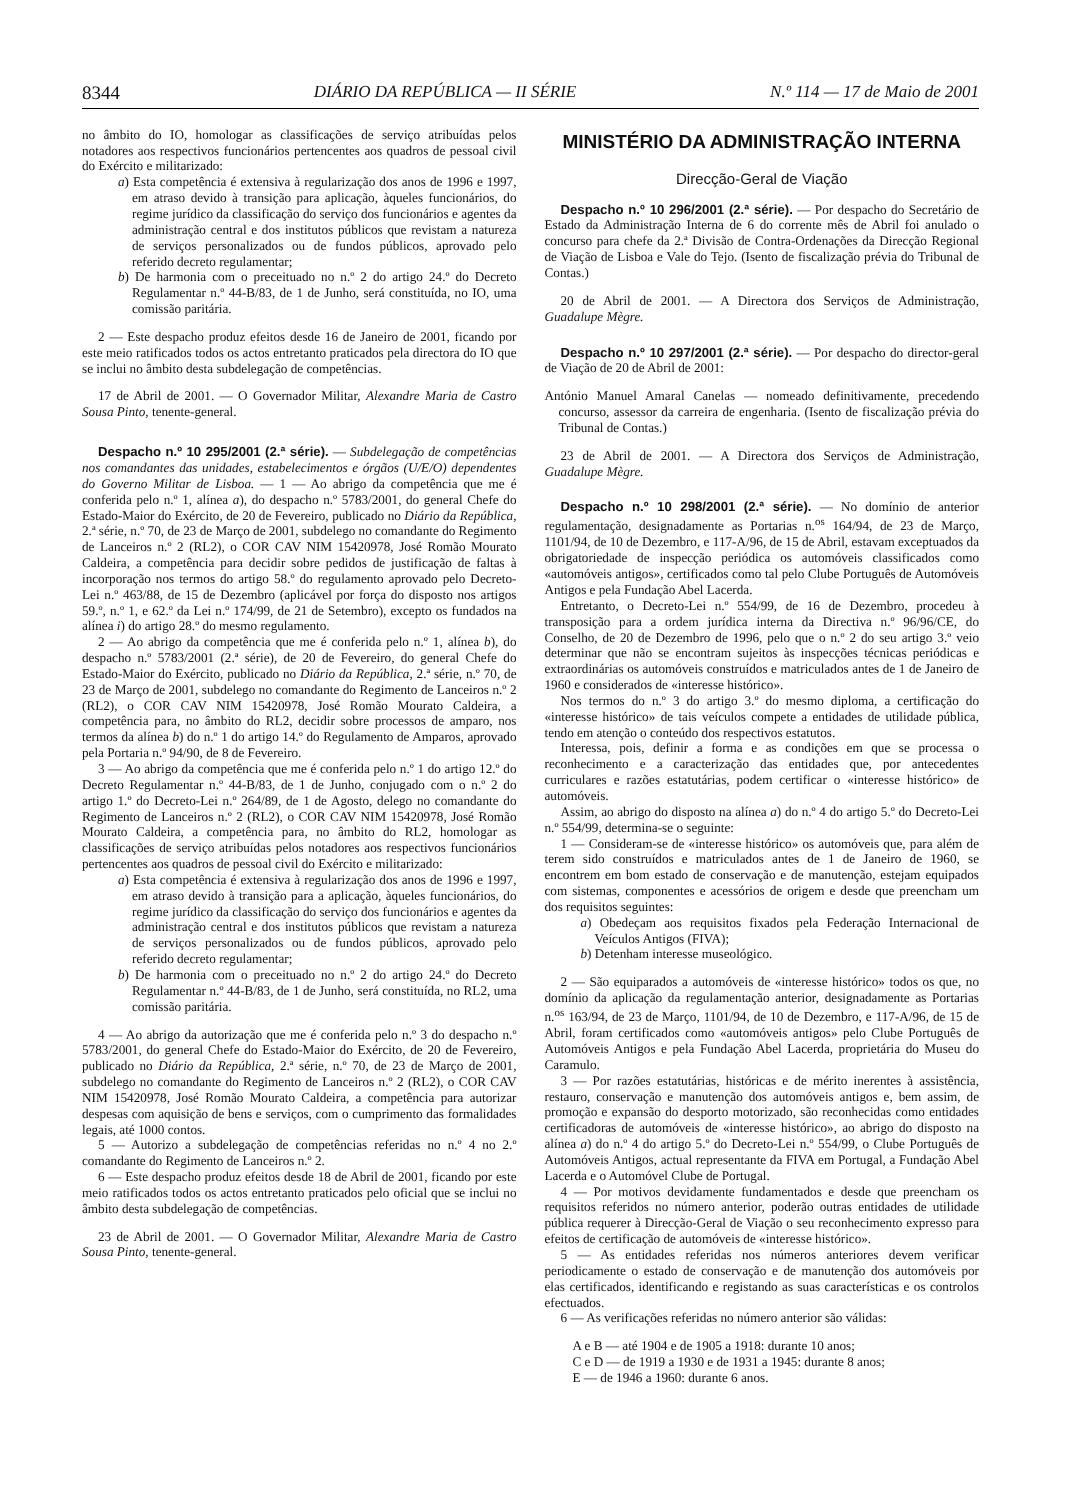8344 DIÁRIO DA REPÚBLICA — II SÉRIE N.º 114 — 17 de Maio de 2001
no âmbito do IO, homologar as classificações de serviço atribuídas pelos notadores aos respectivos funcionários pertencentes aos quadros de pessoal civil do Exército e militarizado:
a) Esta competência é extensiva à regularização dos anos de 1996 e 1997, em atraso devido à transição para aplicação, àqueles funcionários, do regime jurídico da classificação do serviço dos funcionários e agentes da administração central e dos institutos públicos que revistam a natureza de serviços personalizados ou de fundos públicos, aprovado pelo referido decreto regulamentar;
b) De harmonia com o preceituado no n.º 2 do artigo 24.º do Decreto Regulamentar n.º 44-B/83, de 1 de Junho, será constituída, no IO, uma comissão paritária.
2 — Este despacho produz efeitos desde 16 de Janeiro de 2001, ficando por este meio ratificados todos os actos entretanto praticados pela directora do IO que se inclui no âmbito desta subdelegação de competências.
17 de Abril de 2001. — O Governador Militar, Alexandre Maria de Castro Sousa Pinto, tenente-general.
Despacho n.º 10 295/2001 (2.ª série). — Subdelegação de competências nos comandantes das unidades, estabelecimentos e órgãos (U/E/O) dependentes do Governo Militar de Lisboa. — 1 — Ao abrigo da competência que me é conferida pelo n.º 1, alínea a), do despacho n.º 5783/2001, do general Chefe do Estado-Maior do Exército, de 20 de Fevereiro, publicado no Diário da República, 2.ª série, n.º 70, de 23 de Março de 2001, subdelego no comandante do Regimento de Lanceiros n.º 2 (RL2), o COR CAV NIM 15420978, José Romão Mourato Caldeira, a competência para decidir sobre pedidos de justificação de faltas à incorporação nos termos do artigo 58.º do regulamento aprovado pelo Decreto-Lei n.º 463/88, de 15 de Dezembro (aplicável por força do disposto nos artigos 59.º, n.º 1, e 62.º da Lei n.º 174/99, de 21 de Setembro), excepto os fundados na alínea i) do artigo 28.º do mesmo regulamento.
2 — Ao abrigo da competência que me é conferida pelo n.º 1, alínea b), do despacho n.º 5783/2001 (2.ª série), de 20 de Fevereiro, do general Chefe do Estado-Maior do Exército, publicado no Diário da República, 2.ª série, n.º 70, de 23 de Março de 2001, subdelego no comandante do Regimento de Lanceiros n.º 2 (RL2), o COR CAV NIM 15420978, José Romão Mourato Caldeira, a competência para, no âmbito do RL2, decidir sobre processos de amparo, nos termos da alínea b) do n.º 1 do artigo 14.º do Regulamento de Amparos, aprovado pela Portaria n.º 94/90, de 8 de Fevereiro.
3 — Ao abrigo da competência que me é conferida pelo n.º 1 do artigo 12.º do Decreto Regulamentar n.º 44-B/83, de 1 de Junho, conjugado com o n.º 2 do artigo 1.º do Decreto-Lei n.º 264/89, de 1 de Agosto, delego no comandante do Regimento de Lanceiros n.º 2 (RL2), o COR CAV NIM 15420978, José Romão Mourato Caldeira, a competência para, no âmbito do RL2, homologar as classificações de serviço atribuídas pelos notadores aos respectivos funcionários pertencentes aos quadros de pessoal civil do Exército e militarizado:
a) Esta competência é extensiva à regularização dos anos de 1996 e 1997, em atraso devido à transição para a aplicação, àqueles funcionários, do regime jurídico da classificação do serviço dos funcionários e agentes da administração central e dos institutos públicos que revistam a natureza de serviços personalizados ou de fundos públicos, aprovado pelo referido decreto regulamentar;
b) De harmonia com o preceituado no n.º 2 do artigo 24.º do Decreto Regulamentar n.º 44-B/83, de 1 de Junho, será constituída, no RL2, uma comissão paritária.
4 — Ao abrigo da autorização que me é conferida pelo n.º 3 do despacho n.º 5783/2001, do general Chefe do Estado-Maior do Exército, de 20 de Fevereiro, publicado no Diário da República, 2.ª série, n.º 70, de 23 de Março de 2001, subdelego no comandante do Regimento de Lanceiros n.º 2 (RL2), o COR CAV NIM 15420978, José Romão Mourato Caldeira, a competência para autorizar despesas com aquisição de bens e serviços, com o cumprimento das formalidades legais, até 1000 contos.
5 — Autorizo a subdelegação de competências referidas no n.º 4 no 2.º comandante do Regimento de Lanceiros n.º 2.
6 — Este despacho produz efeitos desde 18 de Abril de 2001, ficando por este meio ratificados todos os actos entretanto praticados pelo oficial que se inclui no âmbito desta subdelegação de competências.
23 de Abril de 2001. — O Governador Militar, Alexandre Maria de Castro Sousa Pinto, tenente-general.
MINISTÉRIO DA ADMINISTRAÇÃO INTERNA
Direcção-Geral de Viação
Despacho n.º 10 296/2001 (2.ª série). — Por despacho do Secretário de Estado da Administração Interna de 6 do corrente mês de Abril foi anulado o concurso para chefe da 2.ª Divisão de Contra-Ordenações da Direcção Regional de Viação de Lisboa e Vale do Tejo. (Isento de fiscalização prévia do Tribunal de Contas.)
20 de Abril de 2001. — A Directora dos Serviços de Administração, Guadalupe Mègre.
Despacho n.º 10 297/2001 (2.ª série). — Por despacho do director-geral de Viação de 20 de Abril de 2001:
António Manuel Amaral Canelas — nomeado definitivamente, precedendo concurso, assessor da carreira de engenharia. (Isento de fiscalização prévia do Tribunal de Contas.)
23 de Abril de 2001. — A Directora dos Serviços de Administração, Guadalupe Mègre.
Despacho n.º 10 298/2001 (2.ª série). — No domínio de anterior regulamentação, designadamente as Portarias n.<sup>os</sup> 164/94, de 23 de Março, 1101/94, de 10 de Dezembro, e 117-A/96, de 15 de Abril, estavam exceptuados da obrigatoriedade de inspecção periódica os automóveis classificados como «automóveis antigos», certificados como tal pelo Clube Português de Automóveis Antigos e pela Fundação Abel Lacerda.
Entretanto, o Decreto-Lei n.º 554/99, de 16 de Dezembro, procedeu à transposição para a ordem jurídica interna da Directiva n.º 96/96/CE, do Conselho, de 20 de Dezembro de 1996, pelo que o n.º 2 do seu artigo 3.º veio determinar que não se encontram sujeitos às inspecções técnicas periódicas e extraordinárias os automóveis construídos e matriculados antes de 1 de Janeiro de 1960 e considerados de «interesse histórico».
Nos termos do n.º 3 do artigo 3.º do mesmo diploma, a certificação do «interesse histórico» de tais veículos compete a entidades de utilidade pública, tendo em atenção o conteúdo dos respectivos estatutos.
Interessa, pois, definir a forma e as condições em que se processa o reconhecimento e a caracterização das entidades que, por antecedentes curriculares e razões estatutárias, podem certificar o «interesse histórico» de automóveis.
Assim, ao abrigo do disposto na alínea a) do n.º 4 do artigo 5.º do Decreto-Lei n.º 554/99, determina-se o seguinte:
1 — Consideram-se de «interesse histórico» os automóveis que, para além de terem sido construídos e matriculados antes de 1 de Janeiro de 1960, se encontrem em bom estado de conservação e de manutenção, estejam equipados com sistemas, componentes e acessórios de origem e desde que preencham um dos requisitos seguintes:
a) Obedeçam aos requisitos fixados pela Federação Internacional de Veículos Antigos (FIVA);
b) Detenham interesse museológico.
2 — São equiparados a automóveis de «interesse histórico» todos os que, no domínio da aplicação da regulamentação anterior, designadamente as Portarias n.<sup>os</sup> 163/94, de 23 de Março, 1101/94, de 10 de Dezembro, e 117-A/96, de 15 de Abril, foram certificados como «automóveis antigos» pelo Clube Português de Automóveis Antigos e pela Fundação Abel Lacerda, proprietária do Museu do Caramulo.
3 — Por razões estatutárias, históricas e de mérito inerentes à assistência, restauro, conservação e manutenção dos automóveis antigos e, bem assim, de promoção e expansão do desporto motorizado, são reconhecidas como entidades certificadoras de automóveis de «interesse histórico», ao abrigo do disposto na alínea a) do n.º 4 do artigo 5.º do Decreto-Lei n.º 554/99, o Clube Português de Automóveis Antigos, actual representante da FIVA em Portugal, a Fundação Abel Lacerda e o Automóvel Clube de Portugal.
4 — Por motivos devidamente fundamentados e desde que preencham os requisitos referidos no número anterior, poderão outras entidades de utilidade pública requerer à Direcção-Geral de Viação o seu reconhecimento expresso para efeitos de certificação de automóveis de «interesse histórico».
5 — As entidades referidas nos números anteriores devem verificar periodicamente o estado de conservação e de manutenção dos automóveis por elas certificados, identificando e registando as suas características e os controlos efectuados.
6 — As verificações referidas no número anterior são válidas:
A e B — até 1904 e de 1905 a 1918: durante 10 anos;
C e D — de 1919 a 1930 e de 1931 a 1945: durante 8 anos;
E — de 1946 a 1960: durante 6 anos.